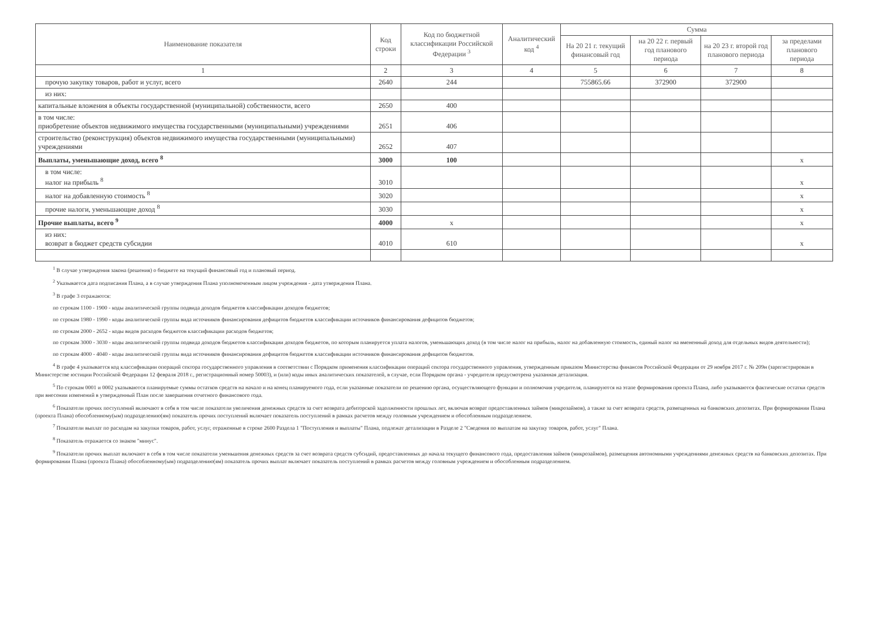| Наименование показателя | Код строки | Код по бюджетной классификации Российской Федерации <sup>3</sup> | Аналитический код <sup>4</sup> | Сумма | | | |
| --- | --- | --- | --- | --- | --- | --- | --- |
| | | | | На 20 21 г. текущий финансовый год | на 20 22 г. первый год планового периода | на 20 23 г. второй год планового периода | за пределами планового периода |
| 1 | 2 | 3 | 4 | 5 | 6 | 7 | 8 |
| прочую закупку товаров, работ и услуг, всего | 2640 | 244 | | 755865.66 | 372900 | 372900 | |
| из них: | | | | | | | |
| капитальные вложения в объекты государственной (муниципальной) собственности, всего | 2650 | 400 | | | | | |
| в том числе: приобретение объектов недвижимого имущества государственными (муниципальными) учреждениями | 2651 | 406 | | | | | |
| строительство (реконструкция) объектов недвижимого имущества государственными (муниципальными) учреждениями | 2652 | 407 | | | | | |
| Выплаты, уменьшающие доход, всего <sup>8</sup> | 3000 | 100 | | | | | x |
| в том числе: налог на прибыль <sup>8</sup> | 3010 | | | | | | x |
| налог на добавленную стоимость <sup>8</sup> | 3020 | | | | | | x |
| прочие налоги, уменьшающие доход <sup>8</sup> | 3030 | | | | | | x |
| Прочие выплаты, всего <sup>9</sup> | 4000 | x | | | | | x |
| из них: возврат в бюджет средств субсидии | 4010 | 610 | | | | | x |
<sup>1</sup> В случае утверждения закона (решения) о бюджете на текущий финансовый год и плановый период.
<sup>2</sup> Указывается дата подписания Плана, а в случае утверждения Плана уполномоченным лицом учреждения - дата утверждения Плана.
<sup>3</sup> В графе 3 отражаются:
по строкам 1100 - 1900 - коды аналитической группы подвида доходов бюджетов классификации доходов бюджетов;
по строкам 1980 - 1990 - коды аналитической группы вида источников финансирования дефицитов бюджетов классификации источников финансирования дефицитов бюджетов;
по строкам 2000 - 2652 - коды видов расходов бюджетов классификации расходов бюджетов;
по строкам 3000 - 3030 - коды аналитической группы подвида доходов бюджетов классификации доходов бюджетов, по которым планируется уплата налогов, уменьшающих доход (в том числе налог на прибыль, налог на добавленную стоимость, единый налог на вмененный доход для отдельных видов деятельности);
по строкам 4000 - 4040 - коды аналитической группы вида источников финансирования дефицитов бюджетов классификации источников финансирования дефицитов бюджетов.
<sup>4</sup> В графе 4 указывается код классификации операций сектора государственного управления в соответствии с Порядком применения классификации операций сектора государственного управления, утвержденным приказом Министерства финансов Российской Федерации от 29 ноября 2017 г. № 209н (зарегистрирован в Министерстве юстиции Российской Федерации 12 февраля 2018 г., регистрационный номер 50003), и (или) коды иных аналитических показателей, в случае, если Порядком органа - учредителя предусмотрена указанная детализация.
<sup>5</sup> По строкам 0001 и 0002 указываются планируемые суммы остатков средств на начало и на конец планируемого года, если указанные показатели по решению органа, осуществляющего функции и полномочия учредителя, планируются на этапе формирования проекта Плана, либо указываются фактические остатки средств при внесении изменений в утвержденный План после завершения отчетного финансового года.
<sup>6</sup> Показатели прочих поступлений включают в себя в том числе показатели увеличения денежных средств за счет возврата дебиторской задолженности прошлых лет, включая возврат предоставленных займов (микрозаймов), а также за счет возврата средств, размещенных на банковских депозитах. При формировании Плана (проекта Плана) обособленному(ым) подразделению(ям) показатель прочих поступлений включает показатель поступлений в рамках расчетов между головным учреждением и обособленным подразделением.
<sup>7</sup> Показатели выплат по расходам на закупки товаров, работ, услуг, отраженные в строке 2600 Раздела 1 "Поступления и выплаты" Плана, подлежат детализации в Разделе 2 "Сведения по выплатам на закупку товаров, работ, услуг" Плана.
<sup>8</sup> Показатель отражается со знаком "минус".
<sup>9</sup> Показатели прочих выплат включают в себя в том числе показатели уменьшения денежных средств за счет возврата средств субсидий, предоставленных до начала текущего финансового года, предоставления займов (микрозаймов), размещения автономными учреждениями денежных средств на банковских депозитах. При формировании Плана (проекта Плана) обособленному(ым) подразделению(ям) показатель прочих выплат включает показатель поступлений в рамках расчетов между головным учреждением и обособленным подразделением.